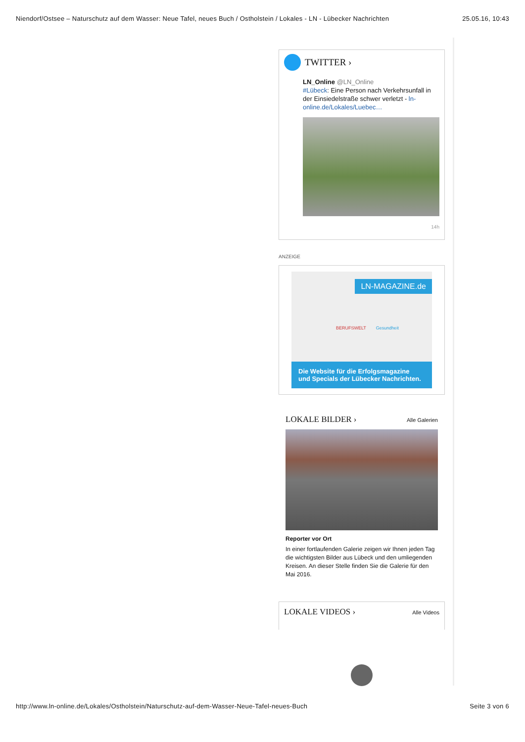Niendorf/Ostsee – Naturschutz auf dem Wasser: Neue Tafel, neues Buch / Ostholstein / Lokales - LN - Lübecker Nachrichten 25.05.16, 10:43
TWITTER ›
LN_Online @LN_Online
#Lübeck: Eine Person nach Verkehrsunfall in der Einsiedelstraße schwer verletzt - ln-online.de/Lokales/Luebec…
14h
ANZEIGE
LN-MAGAZINE.de
BERUFSWELT Gesundheit
Die Website für die Erfolgsmagazine
und Specials der Lübecker Nachrichten.
LOKALE BILDER › Alle Galerien
Reporter vor Ort
In einer fortlaufenden Galerie zeigen wir Ihnen jeden Tag die wichtigsten Bilder aus Lübeck und den umliegenden Kreisen. An dieser Stelle finden Sie die Galerie für den Mai 2016.
LOKALE VIDEOS › Alle Videos
http://www.ln-online.de/Lokales/Ostholstein/Naturschutz-auf-dem-Wasser-Neue-Tafel-neues-Buch Seite 3 von 6